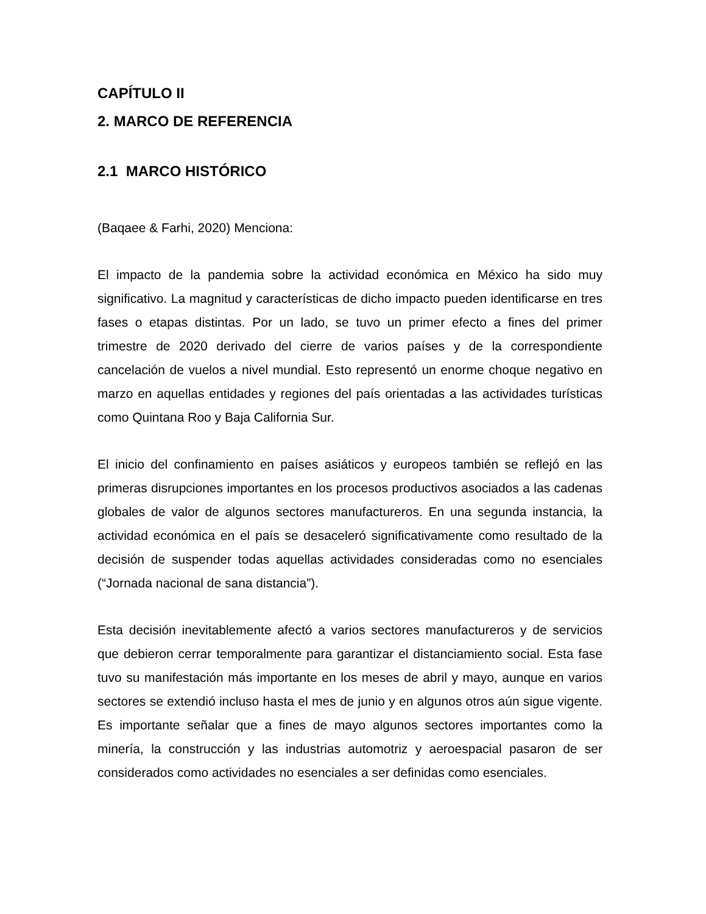CAPÍTULO II
2. MARCO DE REFERENCIA
2.1 MARCO HISTÓRICO
(Baqaee & Farhi, 2020) Menciona:
El impacto de la pandemia sobre la actividad económica en México ha sido muy significativo. La magnitud y características de dicho impacto pueden identificarse en tres fases o etapas distintas. Por un lado, se tuvo un primer efecto a fines del primer trimestre de 2020 derivado del cierre de varios países y de la correspondiente cancelación de vuelos a nivel mundial. Esto representó un enorme choque negativo en marzo en aquellas entidades y regiones del país orientadas a las actividades turísticas como Quintana Roo y Baja California Sur.
El inicio del confinamiento en países asiáticos y europeos también se reflejó en las primeras disrupciones importantes en los procesos productivos asociados a las cadenas globales de valor de algunos sectores manufactureros. En una segunda instancia, la actividad económica en el país se desaceleró significativamente como resultado de la decisión de suspender todas aquellas actividades consideradas como no esenciales (“Jornada nacional de sana distancia”).
Esta decisión inevitablemente afectó a varios sectores manufactureros y de servicios que debieron cerrar temporalmente para garantizar el distanciamiento social. Esta fase tuvo su manifestación más importante en los meses de abril y mayo, aunque en varios sectores se extendió incluso hasta el mes de junio y en algunos otros aún sigue vigente. Es importante señalar que a fines de mayo algunos sectores importantes como la minería, la construcción y las industrias automotriz y aeroespacial pasaron de ser considerados como actividades no esenciales a ser definidas como esenciales.